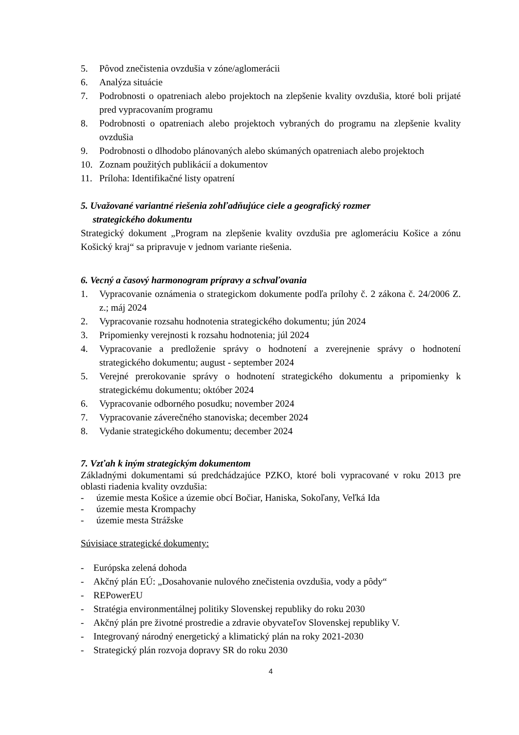5. Pôvod znečistenia ovzdušia v zóne/aglomerácii
6. Analýza situácie
7. Podrobnosti o opatreniach alebo projektoch na zlepšenie kvality ovzdušia, ktoré boli prijaté pred vypracovaním programu
8. Podrobnosti o opatreniach alebo projektoch vybraných do programu na zlepšenie kvality ovzdušia
9. Podrobnosti o dlhodobo plánovaných alebo skúmaných opatreniach alebo projektoch
10. Zoznam použitých publikácií a dokumentov
11. Príloha: Identifikačné listy opatrení
5. Uvažované variantné riešenia zohľadňujúce ciele a geografický rozmer
strategického dokumentu
Strategický dokument „Program na zlepšenie kvality ovzdušia pre aglomeráciu Košice a zónu Košický kraj“ sa pripravuje v jednom variante riešenia.
6. Vecný a časový harmonogram prípravy a schvaľovania
1. Vypracovanie oznámenia o strategickom dokumente podľa prílohy č. 2 zákona č. 24/2006 Z. z.; máj 2024
2. Vypracovanie rozsahu hodnotenia strategického dokumentu; jún 2024
3. Pripomienky verejnosti k rozsahu hodnotenia; júl 2024
4. Vypracovanie a predloženie správy o hodnotení a zverejnenie správy o hodnotení strategického dokumentu; august - september 2024
5. Verejné prerokovanie správy o hodnotení strategického dokumentu a pripomienky k strategickému dokumentu; október 2024
6. Vypracovanie odborného posudku; november 2024
7. Vypracovanie záverečného stanoviska; december 2024
8. Vydanie strategického dokumentu; december 2024
7. Vzťah k iným strategickým dokumentom
Základnými dokumentami sú predchádzajúce PZKO, ktoré boli vypracované v roku 2013 pre oblasti riadenia kvality ovzdušia:
- územie mesta Košice a územie obcí Bočiar, Haniska, Sokoľany, Veľká Ida
- územie mesta Krompachy
- územie mesta Strážske
Súvisiace strategické dokumenty:
- Európska zelená dohoda
- Akčný plán EÚ: „Dosahovanie nulového znečistenia ovzdušia, vody a pôdy“
- REPowerEU
- Stratégia environmentálnej politiky Slovenskej republiky do roku 2030
- Akčný plán pre životné prostredie a zdravie obyvateľov Slovenskej republiky V.
- Integrovaný národný energetický a klimatický plán na roky 2021-2030
- Strategický plán rozvoja dopravy SR do roku 2030
4